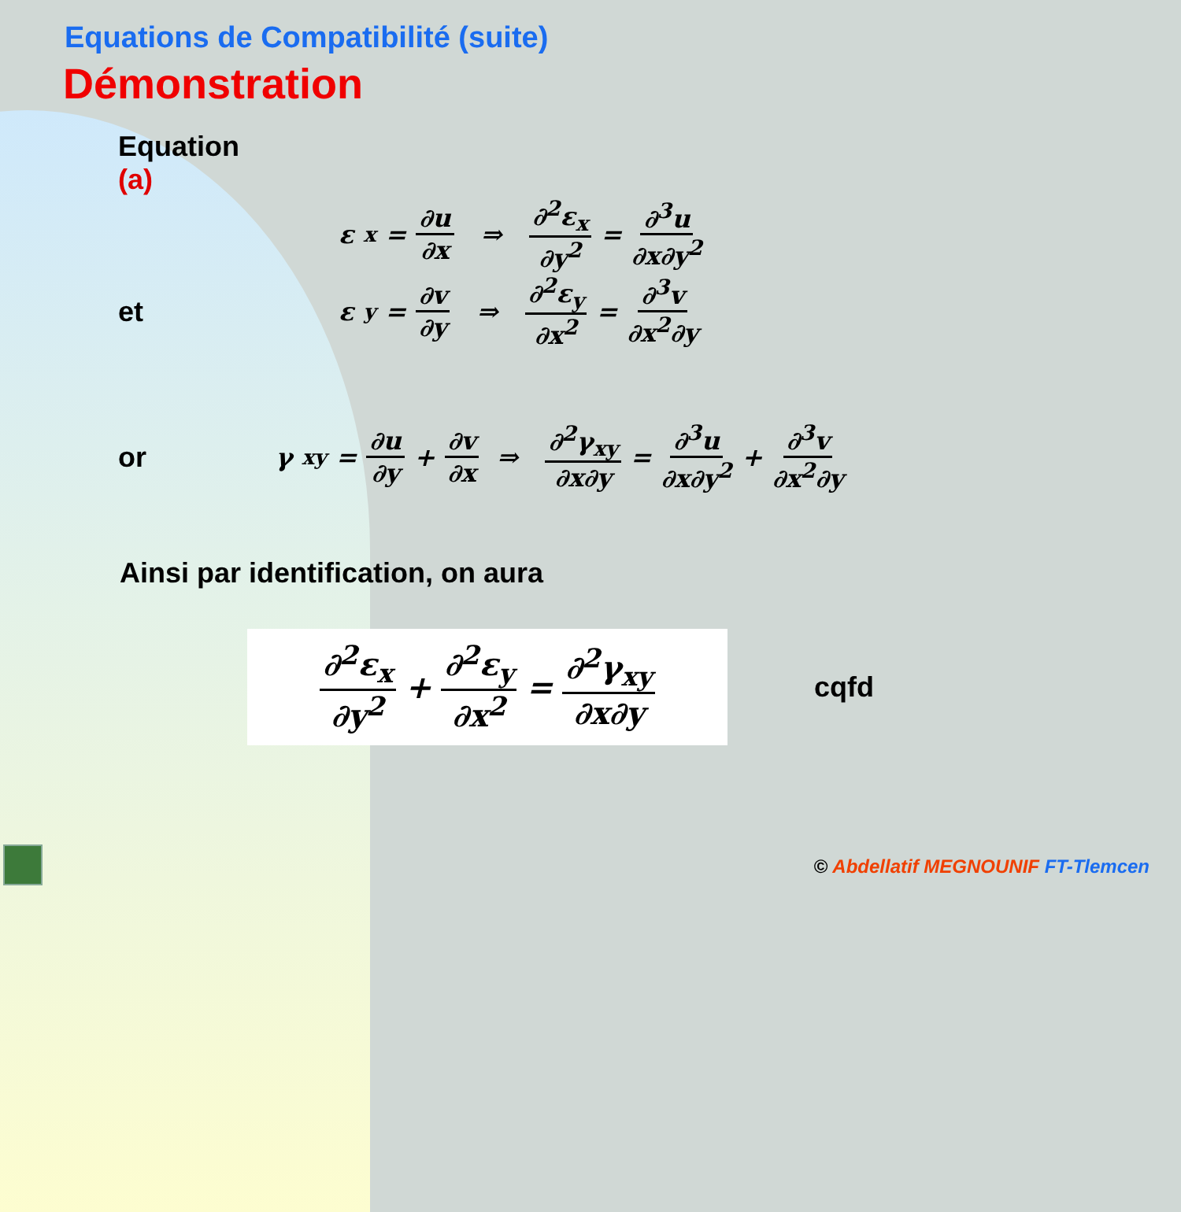Equations de Compatibilité (suite)
Démonstration
Equation (a)
ε<sub>x</sub> = ∂u ∂x ⇒ ∂<sup>2</sup>ε<sub>x</sub> ∂y<sup>2</sup> = ∂<sup>3</sup>u ∂x∂y<sup>2</sup>
et
ε<sub>y</sub> = ∂v ∂y ⇒ ∂<sup>2</sup>ε<sub>y</sub> ∂x<sup>2</sup> = ∂<sup>3</sup>v ∂x<sup>2</sup>∂y
or
γ<sub>xy</sub> = ∂u ∂y + ∂v ∂x ⇒ ∂<sup>2</sup>γ<sub>xy</sub> ∂x∂y = ∂<sup>3</sup>u ∂x∂y<sup>2</sup> + ∂<sup>3</sup>v ∂x<sup>2</sup>∂y
Ainsi par identification, on aura
∂<sup>2</sup>ε<sub>x</sub> ∂y<sup>2</sup> + ∂<sup>2</sup>ε<sub>y</sub> ∂x<sup>2</sup> = ∂<sup>2</sup>γ<sub>xy</sub> ∂x∂y
cqfd
© Abdellatif MEGNOUNIF FT-Tlemcen